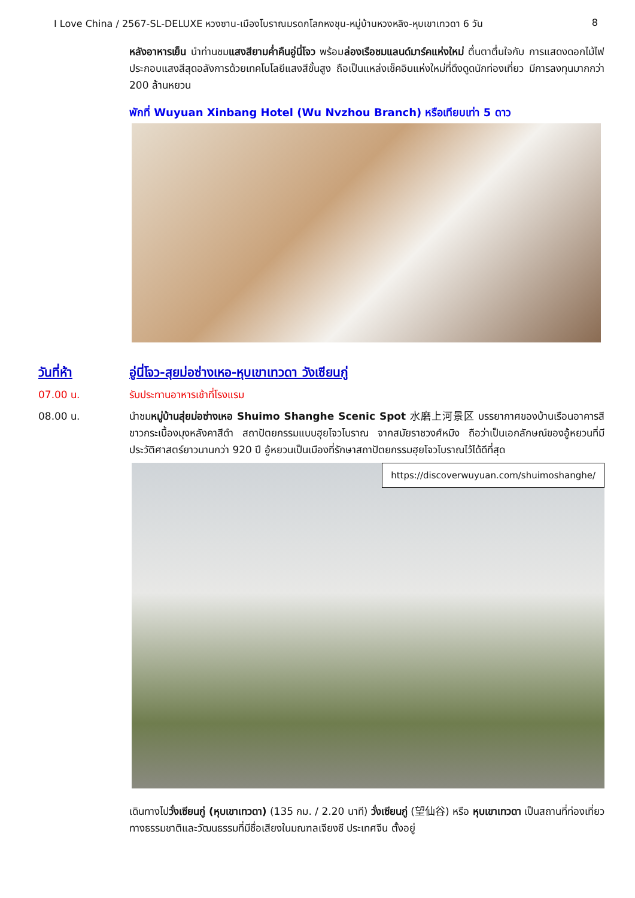I Love China / 2567-SL-DELUXE หวงซาน-เมืองโบราณมรดกโลกหงชุน-หมู่บ้านหวงหลิง-หุบเขาเทวดา 6 วัน 8
หลังอาหารเย็น นำท่านชมแสงสียามค่ำคืนอู่นี่โจว พร้อมล่องเรือชมแลนด์มาร์คแห่งใหม่ ตื่นตาตื่นใจกับ การแสดงดอกไม้ไฟ ประกอบแสงสีสุดอลังการด้วยเทคโนโลยีแสงสีขั้นสูง ถือเป็นแหล่งเช็คอินแห่งใหม่ที่ดึงดูดนักท่องเที่ยว มีการลงทุนมากกว่า 200 ล้านหยวน
พักที่ Wuyuan Xinbang Hotel (Wu Nvzhou Branch) หรือเทียบเท่า 5 ดาว
วันที่ห้า อู่นี่โจว-สุยม่อซ่างเหอ-หุบเขาเทวดา วังเซียนกู่
07.00 น. รับประทานอาหารเช้าที่โรงแรม
08.00 น. นำชมหมู่บ้านสุ่ยม่อซ่างเหอ Shuimo Shanghe Scenic Spot 水磨上河景区 บรรยากาศของบ้านเรือนอาคารสีขาวกระเบื้องมุงหลังคาสีดำ สถาปัตยกรรมแบบฮุยโจวโบราณ จากสมัยราชวงศ์หมิง ถือว่าเป็นเอกลักษณ์ของอู้หยวนที่มีประวัติศาสตร์ยาวนานกว่า 920 ปี อู้หยวนเป็นเมืองที่รักษาสถาปัตยกรรมฮุยโจวโบราณไว้ได้ดีที่สุด
https://discoverwuyuan.com/shuimoshanghe/
เดินทางไปวั่งเซียนกู่ (หุบเขาเทวดา) (135 กม. / 2.20 นาที) วั่งเซียนกู่ (望仙谷) หรือ หุบเขาเทวดา เป็นสถานที่ท่องเที่ยวทางธรรมชาติและวัฒนธรรมที่มีชื่อเสียงในมณฑลเจียงซี ประเทศจีน ตั้งอยู่